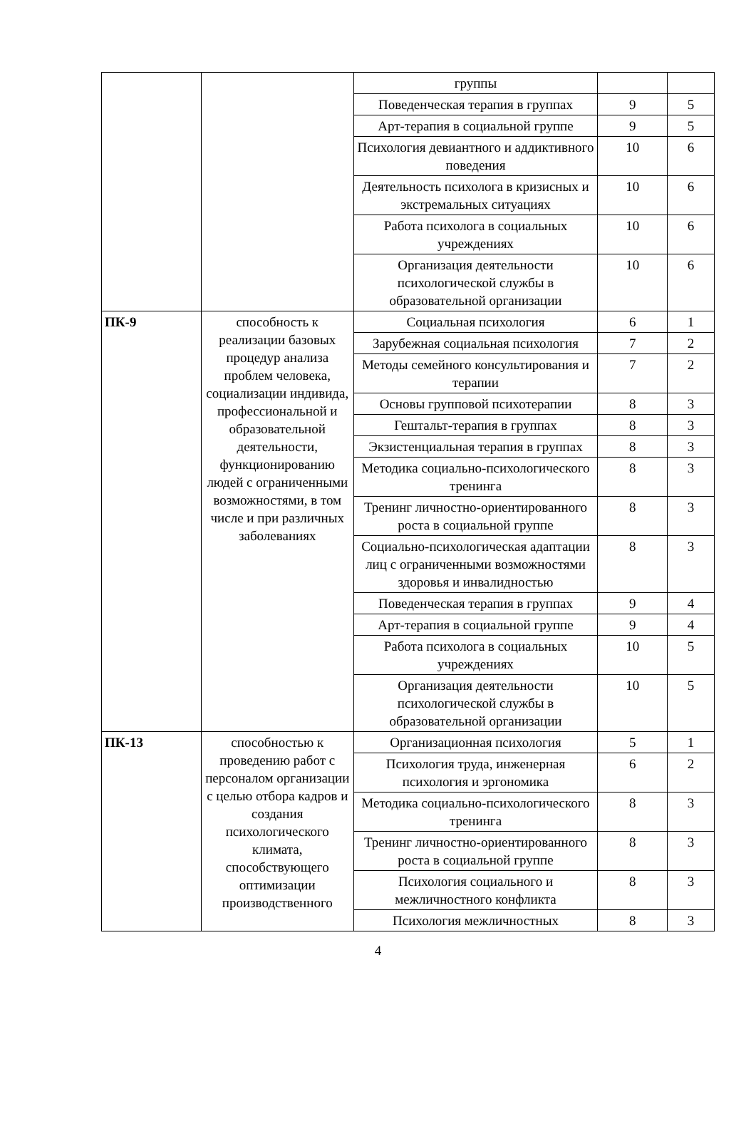| | | группы | | |
| | | Поведенческая терапия в группах | 9 | 5 |
| | | Арт-терапия в социальной группе | 9 | 5 |
| | | Психология девиантного и аддиктивного поведения | 10 | 6 |
| | | Деятельность психолога в кризисных и экстремальных ситуациях | 10 | 6 |
| | | Работа психолога в социальных учреждениях | 10 | 6 |
| | | Организация деятельности психологической службы в образовательной организации | 10 | 6 |
| ПК-9 | способность к реализации базовых процедур анализа проблем человека, социализации индивида, профессиональной и образовательной деятельности, функционированию людей с ограниченными возможностями, в том числе и при различных заболеваниях | Социальная психология | 6 | 1 |
| | | Зарубежная социальная психология | 7 | 2 |
| | | Методы семейного консультирования и терапии | 7 | 2 |
| | | Основы групповой психотерапии | 8 | 3 |
| | | Гештальт-терапия в группах | 8 | 3 |
| | | Экзистенциальная терапия в группах | 8 | 3 |
| | | Методика социально-психологического тренинга | 8 | 3 |
| | | Тренинг личностно-ориентированного роста в социальной группе | 8 | 3 |
| | | Социально-психологическая адаптации лиц с ограниченными возможностями здоровья и инвалидностью | 8 | 3 |
| | | Поведенческая терапия в группах | 9 | 4 |
| | | Арт-терапия в социальной группе | 9 | 4 |
| | | Работа психолога в социальных учреждениях | 10 | 5 |
| | | Организация деятельности психологической службы в образовательной организации | 10 | 5 |
| ПК-13 | способностью к проведению работ с персоналом организации с целью отбора кадров и создания психологического климата, способствующего оптимизации производственного | Организационная психология | 5 | 1 |
| | | Психология труда, инженерная психология и эргономика | 6 | 2 |
| | | Методика социально-психологического тренинга | 8 | 3 |
| | | Тренинг личностно-ориентированного роста в социальной группе | 8 | 3 |
| | | Психология социального и межличностного конфликта | 8 | 3 |
| | | Психология межличностных | 8 | 3 |
4